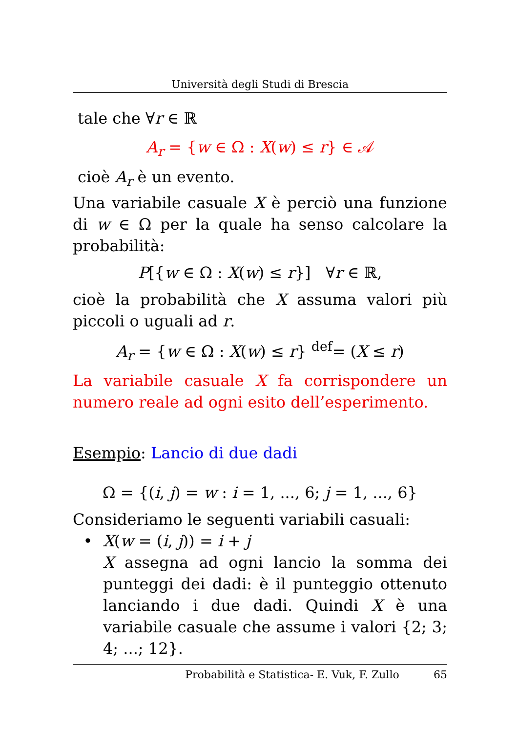Università degli Studi di Brescia
tale che ∀r ∈ ℝ
A<sub>r</sub> = {w ∈ Ω : X(w) ≤ r} ∈ 𝒜
cioè A<sub>r</sub> è un evento.
Una variabile casuale X è perciò una funzione di w ∈ Ω per la quale ha senso calcolare la probabilità:
P[{w ∈ Ω : X(w) ≤ r}] ∀r ∈ ℝ,
cioè la probabilità che X assuma valori più piccoli o uguali ad r.
A<sub>r</sub> = {w ∈ Ω : X(w) ≤ r} <sup>def</sup>= (X ≤ r)
La variabile casuale X fa corrispondere un numero reale ad ogni esito dell’esperimento.
Esempio: Lancio di due dadi
Ω = {(i, j) = w : i = 1, ..., 6; j = 1, ..., 6}
Consideriamo le seguenti variabili casuali:
• X(w = (i, j)) = i + j
X assegna ad ogni lancio la somma dei punteggi dei dadi: è il punteggio ottenuto lanciando i due dadi. Quindi X è una variabile casuale che assume i valori {2; 3; 4; ...; 12}.
Probabilità e Statistica- E. Vuk, F. Zullo 65